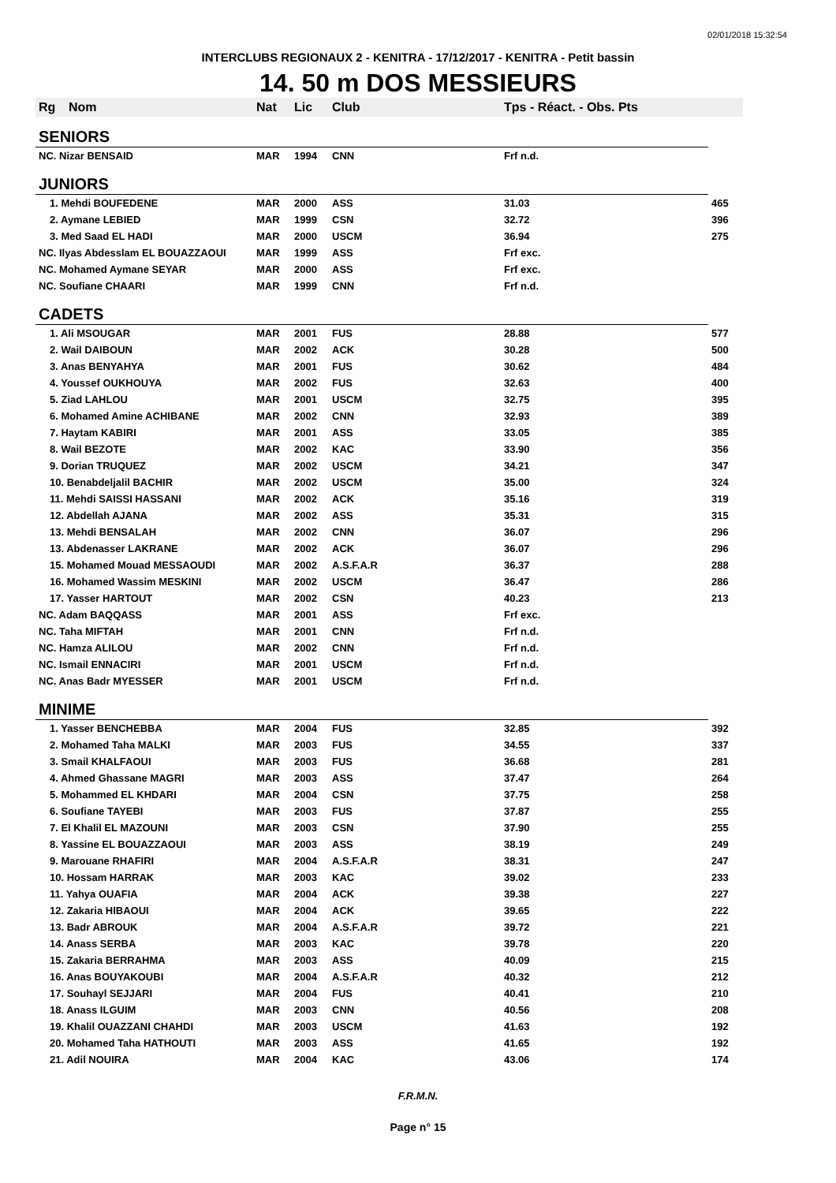02/01/2018 15:32:54
INTERCLUBS REGIONAUX 2 - KENITRA - 17/12/2017 - KENITRA - Petit bassin
14. 50 m DOS MESSIEURS
| Rg | Nom | Nat | Lic | Club | Tps - Réact. - Obs. Pts | |
| --- | --- | --- | --- | --- | --- | --- |
| SENIORS | | | | | | |
| NC. Nizar BENSAID | | MAR | 1994 | CNN | Frf n.d. | |
| JUNIORS | | | | | | |
| 1. Mehdi BOUFEDENE | | MAR | 2000 | ASS | 31.03 | 465 |
| 2. Aymane LEBIED | | MAR | 1999 | CSN | 32.72 | 396 |
| 3. Med Saad EL HADI | | MAR | 2000 | USCM | 36.94 | 275 |
| NC. Ilyas Abdesslam EL BOUAZZAOUI | | MAR | 1999 | ASS | Frf exc. | |
| NC. Mohamed Aymane SEYAR | | MAR | 2000 | ASS | Frf exc. | |
| NC. Soufiane CHAARI | | MAR | 1999 | CNN | Frf n.d. | |
| CADETS | | | | | | |
| 1. Ali MSOUGAR | | MAR | 2001 | FUS | 28.88 | 577 |
| 2. Wail DAIBOUN | | MAR | 2002 | ACK | 30.28 | 500 |
| 3. Anas BENYAHYA | | MAR | 2001 | FUS | 30.62 | 484 |
| 4. Youssef OUKHOUYA | | MAR | 2002 | FUS | 32.63 | 400 |
| 5. Ziad LAHLOU | | MAR | 2001 | USCM | 32.75 | 395 |
| 6. Mohamed Amine ACHIBANE | | MAR | 2002 | CNN | 32.93 | 389 |
| 7. Haytam KABIRI | | MAR | 2001 | ASS | 33.05 | 385 |
| 8. Wail BEZOTE | | MAR | 2002 | KAC | 33.90 | 356 |
| 9. Dorian TRUQUEZ | | MAR | 2002 | USCM | 34.21 | 347 |
| 10. Benabdeljalil BACHIR | | MAR | 2002 | USCM | 35.00 | 324 |
| 11. Mehdi SAISSI HASSANI | | MAR | 2002 | ACK | 35.16 | 319 |
| 12. Abdellah AJANA | | MAR | 2002 | ASS | 35.31 | 315 |
| 13. Mehdi BENSALAH | | MAR | 2002 | CNN | 36.07 | 296 |
| 13. Abdenasser LAKRANE | | MAR | 2002 | ACK | 36.07 | 296 |
| 15. Mohamed Mouad MESSAOUDI | | MAR | 2002 | A.S.F.A.R | 36.37 | 288 |
| 16. Mohamed Wassim MESKINI | | MAR | 2002 | USCM | 36.47 | 286 |
| 17. Yasser HARTOUT | | MAR | 2002 | CSN | 40.23 | 213 |
| NC. Adam BAQQASS | | MAR | 2001 | ASS | Frf exc. | |
| NC. Taha MIFTAH | | MAR | 2001 | CNN | Frf n.d. | |
| NC. Hamza ALILOU | | MAR | 2002 | CNN | Frf n.d. | |
| NC. Ismail ENNACIRI | | MAR | 2001 | USCM | Frf n.d. | |
| NC. Anas Badr MYESSER | | MAR | 2001 | USCM | Frf n.d. | |
| MINIME | | | | | | |
| 1. Yasser BENCHEBBA | | MAR | 2004 | FUS | 32.85 | 392 |
| 2. Mohamed Taha MALKI | | MAR | 2003 | FUS | 34.55 | 337 |
| 3. Smail KHALFAOUI | | MAR | 2003 | FUS | 36.68 | 281 |
| 4. Ahmed Ghassane MAGRI | | MAR | 2003 | ASS | 37.47 | 264 |
| 5. Mohammed EL KHDARI | | MAR | 2004 | CSN | 37.75 | 258 |
| 6. Soufiane TAYEBI | | MAR | 2003 | FUS | 37.87 | 255 |
| 7. El Khalil EL MAZOUNI | | MAR | 2003 | CSN | 37.90 | 255 |
| 8. Yassine EL BOUAZZAOUI | | MAR | 2003 | ASS | 38.19 | 249 |
| 9. Marouane RHAFIRI | | MAR | 2004 | A.S.F.A.R | 38.31 | 247 |
| 10. Hossam HARRAK | | MAR | 2003 | KAC | 39.02 | 233 |
| 11. Yahya OUAFIA | | MAR | 2004 | ACK | 39.38 | 227 |
| 12. Zakaria HIBAOUI | | MAR | 2004 | ACK | 39.65 | 222 |
| 13. Badr ABROUK | | MAR | 2004 | A.S.F.A.R | 39.72 | 221 |
| 14. Anass SERBA | | MAR | 2003 | KAC | 39.78 | 220 |
| 15. Zakaria BERRAHMA | | MAR | 2003 | ASS | 40.09 | 215 |
| 16. Anas BOUYAKOUBI | | MAR | 2004 | A.S.F.A.R | 40.32 | 212 |
| 17. Souhayl SEJJARI | | MAR | 2004 | FUS | 40.41 | 210 |
| 18. Anass ILGUIM | | MAR | 2003 | CNN | 40.56 | 208 |
| 19. Khalil OUAZZANI CHAHDI | | MAR | 2003 | USCM | 41.63 | 192 |
| 20. Mohamed Taha HATHOUTI | | MAR | 2003 | ASS | 41.65 | 192 |
| 21. Adil NOUIRA | | MAR | 2004 | KAC | 43.06 | 174 |
F.R.M.N.
Page n° 15